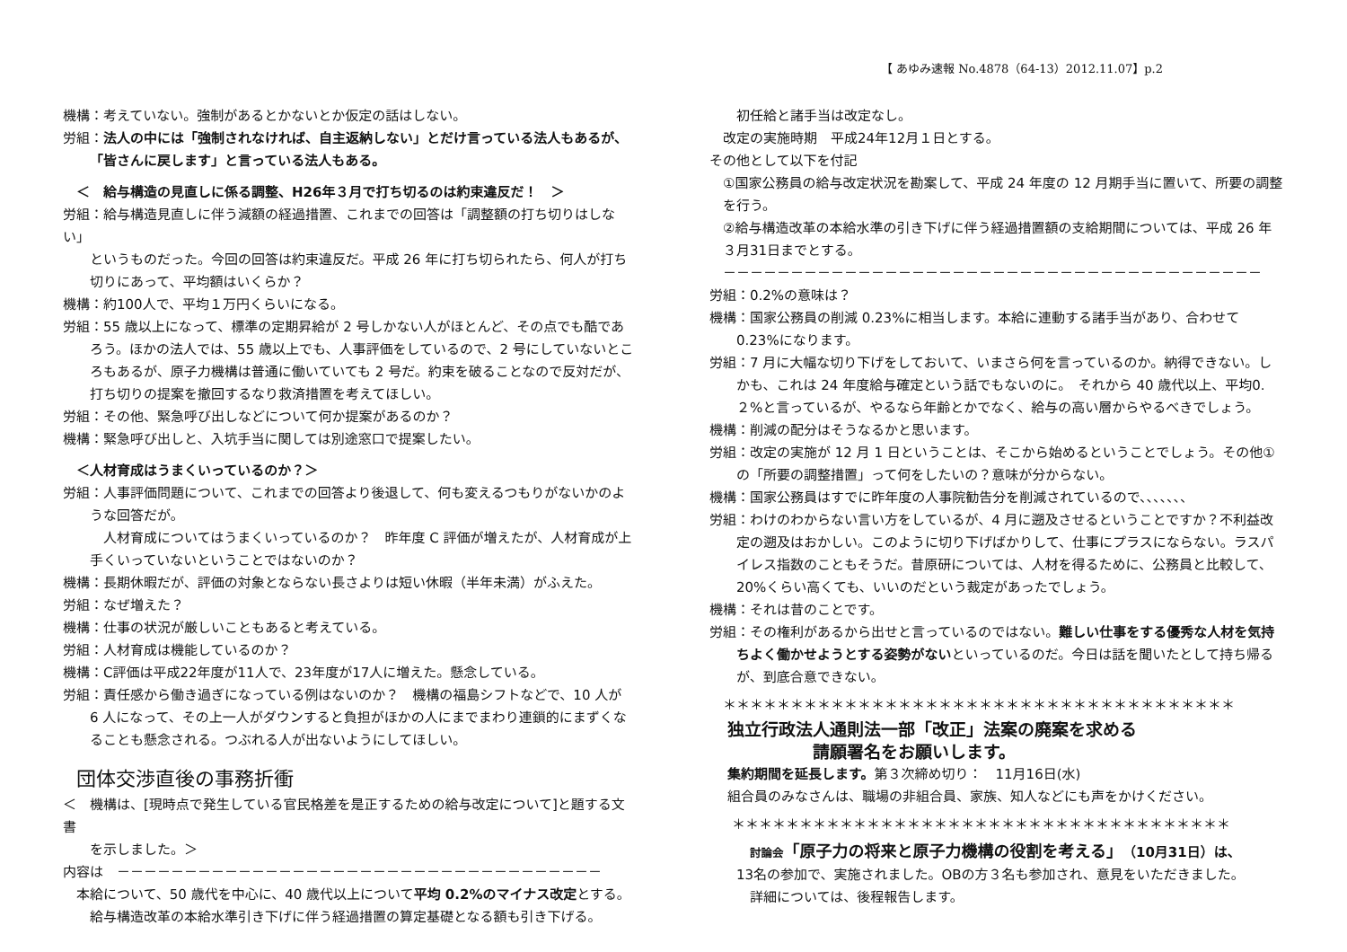【 あゆみ速報 No.4878（64-13）2012.11.07】p.2
機構：考えていない。強制があるとかないとか仮定の話はしない。
労組：法人の中には「強制されなければ、自主返納しない」とだけ言っている法人もあるが、
「皆さんに戻します」と言っている法人もある。
＜　給与構造の見直しに係る調整、H26年３月で打ち切るのは約束違反だ！　＞
労組：給与構造見直しに伴う減額の経過措置、これまでの回答は「調整額の打ち切りはしない」
というものだった。今回の回答は約束違反だ。平成 26 年に打ち切られたら、何人が打ち切りにあって、平均額はいくらか？
機構：約100人で、平均１万円くらいになる。
労組：55 歳以上になって、標準の定期昇給が 2 号しかない人がほとんど、その点でも酷であ
ろう。ほかの法人では、55 歳以上でも、人事評価をしているので、2 号にしていないところもあるが、原子力機構は普通に働いていても 2 号だ。約束を破ることなので反対だが、打ち切りの提案を撤回するなり救済措置を考えてほしい。
労組：その他、緊急呼び出しなどについて何か提案があるのか？
機構：緊急呼び出しと、入坑手当に関しては別途窓口で提案したい。
＜人材育成はうまくいっているのか？＞
労組：人事評価問題について、これまでの回答より後退して、何も変えるつもりがないかのよ
うな回答だが。
　人材育成についてはうまくいっているのか？　昨年度 C 評価が増えたが、人材育成が上手くいっていないということではないのか？
機構：長期休暇だが、評価の対象とならない長さよりは短い休暇（半年未満）がふえた。
労組：なぜ増えた？
機構：仕事の状況が厳しいこともあると考えている。
労組：人材育成は機能しているのか？
機構：C評価は平成22年度が11人で、23年度が17人に増えた。懸念している。
労組：責任感から働き過ぎになっている例はないのか？　機構の福島シフトなどで、10 人が
6 人になって、その上一人がダウンすると負担がほかの人にまでまわり連鎖的にまずくなることも懸念される。つぶれる人が出ないようにしてほしい。
団体交渉直後の事務折衝
＜　機構は、[現時点で発生している官民格差を是正するための給与改定について]と題する文書
を示しました。＞
内容は　－－－－－－－－－－－－－－－－－－－－－－－－－－－－－－－－－－－－
本給について、50 歳代を中心に、40 歳代以上について平均 0.2%のマイナス改定とする。
給与構造改革の本給水準引き下げに伴う経過措置の算定基礎となる額も引き下げる。
初任給と諸手当は改定なし。
改定の実施時期　平成24年12月１日とする。
その他として以下を付記
①国家公務員の給与改定状況を勘案して、平成 24 年度の 12 月期手当に置いて、所要の調整を行う。
②給与構造改革の本給水準の引き下げに伴う経過措置額の支給期間については、平成 26 年３月31日までとする。
－－－－－－－－－－－－－－－－－－－－－－－－－－－－－－－－－－－－－－－－
労組：0.2%の意味は？
機構：国家公務員の削減 0.23%に相当します。本給に連動する諸手当があり、合わせて
0.23%になります。
労組：7 月に大幅な切り下げをしておいて、いまさら何を言っているのか。納得できない。し
かも、これは 24 年度給与確定という話でもないのに。　それから 40 歳代以上、平均0.２%と言っているが、やるなら年齢とかでなく、給与の高い層からやるべきでしょう。
機構：削減の配分はそうなるかと思います。
労組：改定の実施が 12 月 1 日ということは、そこから始めるということでしょう。その他①
の「所要の調整措置」って何をしたいの？意味が分からない。
機構：国家公務員はすでに昨年度の人事院勧告分を削減されているので、、、、、、、
労組：わけのわからない言い方をしているが、4 月に遡及させるということですか？不利益改
定の遡及はおかしい。このように切り下げばかりして、仕事にプラスにならない。ラスパイレス指数のこともそうだ。昔原研については、人材を得るために、公務員と比較して、20%くらい高くても、いいのだという裁定があったでしょう。
機構：それは昔のことです。
労組：その権利があるから出せと言っているのではない。難しい仕事をする優秀な人材を気持
ちよく働かせようとする姿勢がないといっているのだ。今日は話を聞いたとして持ち帰るが、到底合意できない。
＊＊＊＊＊＊＊＊＊＊＊＊＊＊＊＊＊＊＊＊＊＊＊＊＊＊＊＊＊＊＊＊＊＊＊＊＊＊
独立行政法人通則法一部「改正」法案の廃案を求める
請願署名をお願いします。
集約期間を延長します。第３次締め切り：　11月16日(水)
組合員のみなさんは、職場の非組合員、家族、知人などにも声をかけください。
＊＊＊＊＊＊＊＊＊＊＊＊＊＊＊＊＊＊＊＊＊＊＊＊＊＊＊＊＊＊＊＊＊＊＊＊＊
討論会「原子力の将来と原子力機構の役割を考える」（10月31日）は、
13名の参加で、実施されました。OBの方３名も参加され、意見をいただきました。
詳細については、後程報告します。